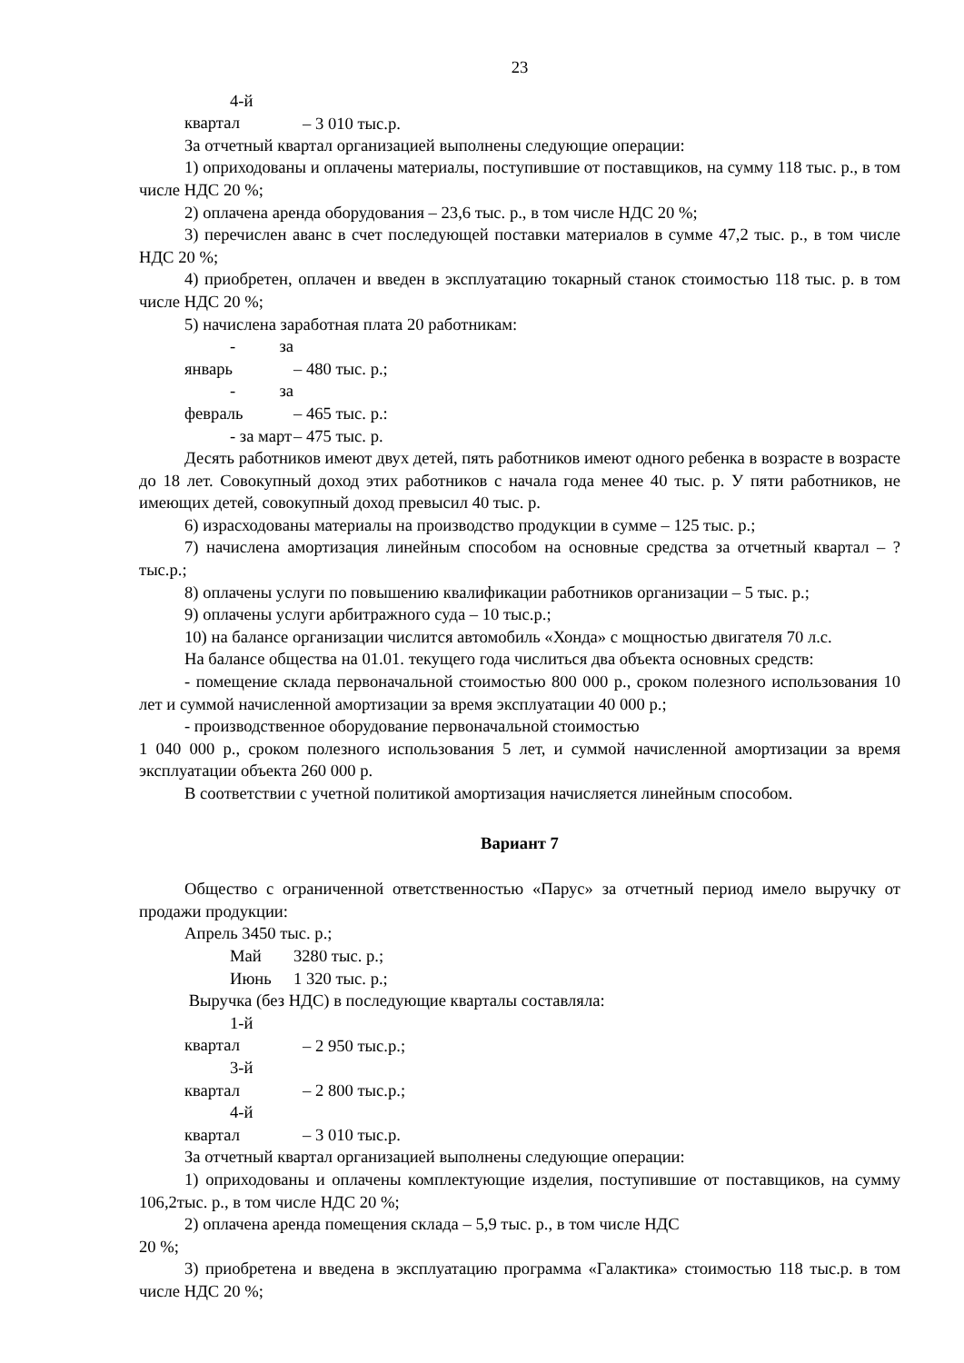23
4-й квартал – 3 010 тыс.р.
За отчетный квартал организацией выполнены следующие операции:
1) оприходованы и оплачены материалы, поступившие от поставщиков, на сумму 118 тыс. р., в том числе НДС 20 %;
2) оплачена аренда оборудования – 23,6 тыс. р., в том числе НДС 20 %;
3) перечислен аванс в счет последующей поставки материалов в сумме 47,2 тыс. р., в том числе НДС 20 %;
4) приобретен, оплачен и введен в эксплуатацию токарный станок стоимостью 118 тыс. р. в том числе НДС 20 %;
5) начислена заработная плата 20 работникам:
- за январь – 480 тыс. р.;
- за февраль – 465 тыс. р.:
- за март – 475 тыс. р.
Десять работников имеют двух детей, пять работников имеют одного ребенка в возрасте в возрасте до 18 лет. Совокупный доход этих работников с начала года менее 40 тыс. р. У пяти работников, не имеющих детей, совокупный доход превысил 40 тыс. р.
6) израсходованы материалы на производство продукции в сумме – 125 тыс. р.;
7) начислена амортизация линейным способом на основные средства за отчетный квартал – ? тыс.р.;
8) оплачены услуги по повышению квалификации работников организации – 5 тыс. р.;
9) оплачены услуги арбитражного суда – 10 тыс.р.;
10) на балансе организации числится автомобиль «Хонда» с мощностью двигателя 70 л.с.
На балансе общества на 01.01. текущего года числиться два объекта основных средств:
- помещение склада первоначальной стоимостью 800 000 р., сроком полезного использования 10 лет и суммой начисленной амортизации за время эксплуатации 40 000 р.;
- производственное оборудование первоначальной стоимостью
1 040 000 р., сроком полезного использования 5 лет, и суммой начисленной амортизации за время эксплуатации объекта 260 000 р.
В соответствии с учетной политикой амортизация начисляется линейным способом.
Вариант 7
Общество с ограниченной ответственностью «Парус» за отчетный период имело выручку от продажи продукции:
Апрель 3450 тыс. р.;
Май 3280 тыс. р.;
Июнь 1 320 тыс. р.;
Выручка (без НДС) в последующие кварталы составляла:
1-й квартал – 2 950 тыс.р.;
3-й квартал – 2 800 тыс.р.;
4-й квартал – 3 010 тыс.р.
За отчетный квартал организацией выполнены следующие операции:
1) оприходованы и оплачены комплектующие изделия, поступившие от поставщиков, на сумму 106,2тыс. р., в том числе НДС 20 %;
2) оплачена аренда помещения склада – 5,9 тыс. р., в том числе НДС
20 %;
3) приобретена и введена в эксплуатацию программа «Галактика» стоимостью 118 тыс.р. в том числе НДС 20 %;